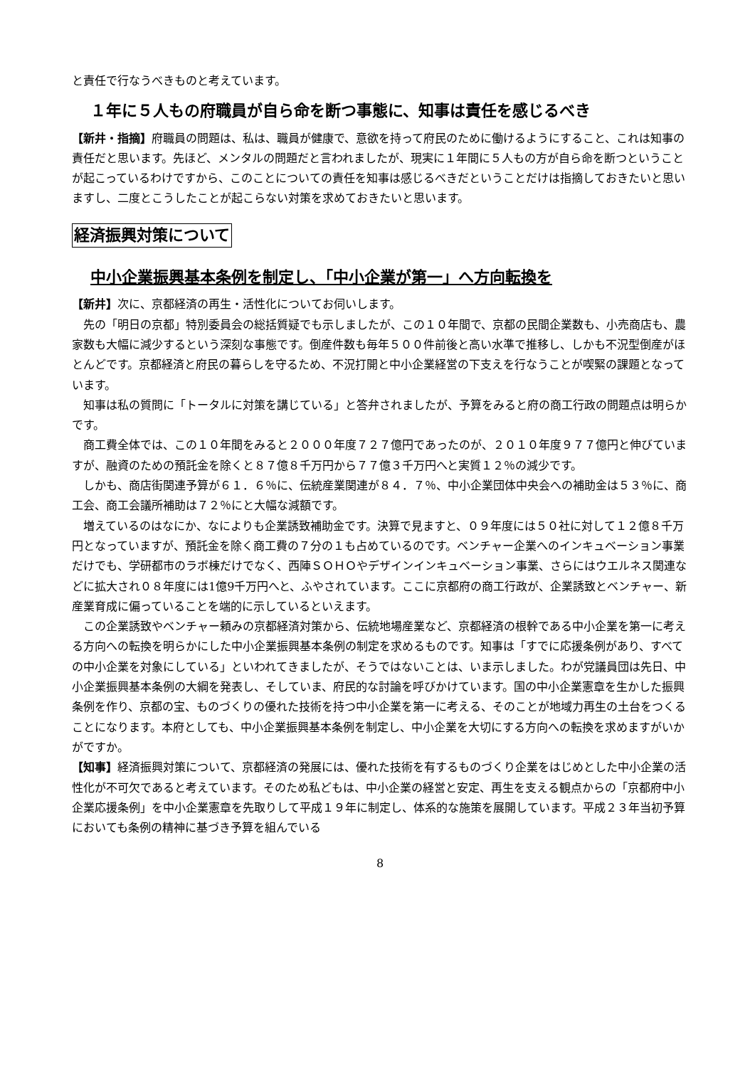と責任で行なうべきものと考えています。
１年に５人もの府職員が自ら命を断つ事態に、知事は責任を感じるべき
【新井・指摘】府職員の問題は、私は、職員が健康で、意欲を持って府民のために働けるようにすること、これは知事の責任だと思います。先ほど、メンタルの問題だと言われましたが、現実に１年間に５人もの方が自ら命を断つということが起こっているわけですから、このことについての責任を知事は感じるべきだということだけは指摘しておきたいと思いますし、二度とこうしたことが起こらない対策を求めておきたいと思います。
経済振興対策について
中小企業振興基本条例を制定し、「中小企業が第一」へ方向転換を
【新井】次に、京都経済の再生・活性化についてお伺いします。
先の「明日の京都」特別委員会の総括質疑でも示しましたが、この１０年間で、京都の民間企業数も、小売商店も、農家数も大幅に減少するという深刻な事態です。倒産件数も毎年５００件前後と高い水準で推移し、しかも不況型倒産がほとんどです。京都経済と府民の暮らしを守るため、不況打開と中小企業経営の下支えを行なうことが喫緊の課題となっています。
知事は私の質問に「トータルに対策を講じている」と答弁されましたが、予算をみると府の商工行政の問題点は明らかです。
商工費全体では、この１０年間をみると２０００年度７２７億円であったのが、２０１０年度９７７億円と伸びていますが、融資のための預託金を除くと８７億８千万円から７７億３千万円へと実質１２％の減少です。
しかも、商店街関連予算が６１．６％に、伝統産業関連が８４．７％、中小企業団体中央会への補助金は５３％に、商工会、商工会議所補助は７２％にと大幅な減額です。
増えているのはなにか、なによりも企業誘致補助金です。決算で見ますと、０９年度には５０社に対して１２億８千万円となっていますが、預託金を除く商工費の７分の１も占めているのです。ベンチャー企業へのインキュベーション事業だけでも、学研都市のラボ棟だけでなく、西陣ＳＯＨＯやデザインインキュベーション事業、さらにはウエルネス関連などに拡大され０８年度には1億9千万円へと、ふやされています。ここに京都府の商工行政が、企業誘致とベンチャー、新産業育成に偏っていることを端的に示しているといえます。
この企業誘致やベンチャー頼みの京都経済対策から、伝統地場産業など、京都経済の根幹である中小企業を第一に考える方向への転換を明らかにした中小企業振興基本条例の制定を求めるものです。知事は「すでに応援条例があり、すべての中小企業を対象にしている」といわれてきましたが、そうではないことは、いま示しました。わが党議員団は先日、中小企業振興基本条例の大綱を発表し、そしていま、府民的な討論を呼びかけています。国の中小企業憲章を生かした振興条例を作り、京都の宝、ものづくりの優れた技術を持つ中小企業を第一に考える、そのことが地域力再生の土台をつくることになります。本府としても、中小企業振興基本条例を制定し、中小企業を大切にする方向への転換を求めますがいかがですか。
【知事】経済振興対策について、京都経済の発展には、優れた技術を有するものづくり企業をはじめとした中小企業の活性化が不可欠であると考えています。そのため私どもは、中小企業の経営と安定、再生を支える観点からの「京都府中小企業応援条例」を中小企業憲章を先取りして平成１９年に制定し、体系的な施策を展開しています。平成２３年当初予算においても条例の精神に基づき予算を組んでいる
8